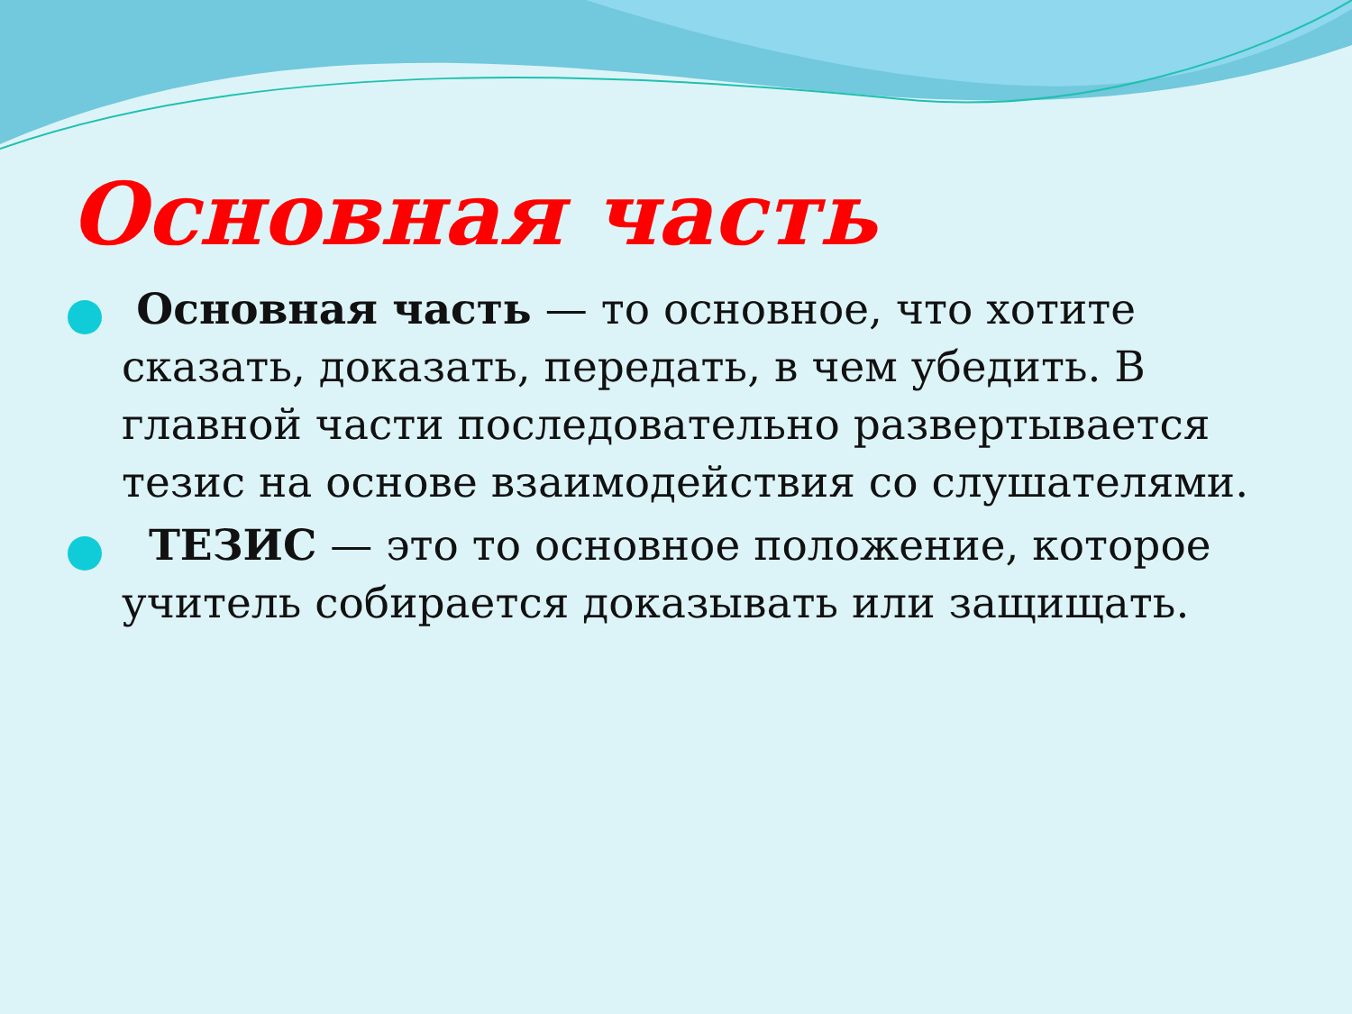Основная часть
Основная часть — то основное, что хотите сказать, доказать, передать, в чем убедить. В главной части последовательно развертывается тезис на основе взаимодействия со слушателями.
ТЕЗИС — это то основное положение, которое учитель собирается доказывать или защищать.